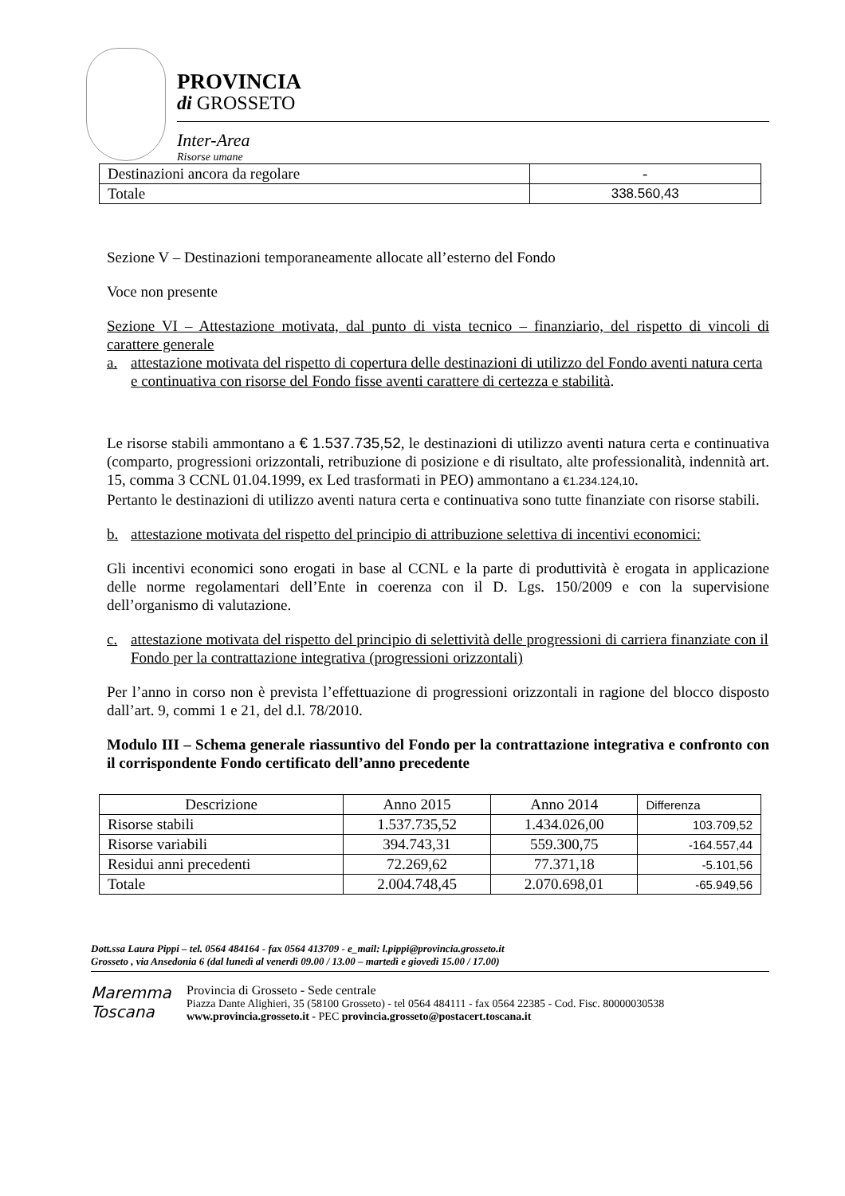PROVINCIA
di GROSSETO
Inter-Area
Risorse umane
| Destinazioni ancora da regolare | - |
| Totale | 338.560,43 |
Sezione V – Destinazioni temporaneamente allocate all’esterno del Fondo
Voce non presente
Sezione VI – Attestazione motivata, dal punto di vista tecnico – finanziario, del rispetto di vincoli di carattere generale
a. attestazione motivata del rispetto di copertura delle destinazioni di utilizzo del Fondo aventi natura certa e continuativa con risorse del Fondo fisse aventi carattere di certezza e stabilità.
Le risorse stabili ammontano a € 1.537.735,52, le destinazioni di utilizzo aventi natura certa e continuativa (comparto, progressioni orizzontali, retribuzione di posizione e di risultato, alte professionalità, indennità art. 15, comma 3 CCNL 01.04.1999, ex Led trasformati in PEO) ammontano a €1.234.124,10.
Pertanto le destinazioni di utilizzo aventi natura certa e continuativa sono tutte finanziate con risorse stabili.
b. attestazione motivata del rispetto del principio di attribuzione selettiva di incentivi economici:
Gli incentivi economici sono erogati in base al CCNL e la parte di produttività è erogata in applicazione delle norme regolamentari dell’Ente in coerenza con il D. Lgs. 150/2009 e con la supervisione dell’organismo di valutazione.
c. attestazione motivata del rispetto del principio di selettività delle progressioni di carriera finanziate con il Fondo per la contrattazione integrativa (progressioni orizzontali)
Per l’anno in corso non è prevista l’effettuazione di progressioni orizzontali in ragione del blocco disposto dall’art. 9, commi 1 e 21, del d.l. 78/2010.
Modulo III – Schema generale riassuntivo del Fondo per la contrattazione integrativa e confronto con il corrispondente Fondo certificato dell’anno precedente
| Descrizione | Anno 2015 | Anno 2014 | Differenza |
| --- | --- | --- | --- |
| Risorse stabili | 1.537.735,52 | 1.434.026,00 | 103.709,52 |
| Risorse variabili | 394.743,31 | 559.300,75 | -164.557,44 |
| Residui anni precedenti | 72.269,62 | 77.371,18 | -5.101,56 |
| Totale | 2.004.748,45 | 2.070.698,01 | -65.949,56 |
Dott.ssa Laura Pippi – tel. 0564 484164 - fax 0564 413709 - e_mail: l.pippi@provincia.grosseto.it
Grosseto , via Ansedonia 6 (dal lunedì al venerdì 09.00 / 13.00 – martedì e giovedì 15.00 / 17.00)
Maremma
Toscana
Provincia di Grosseto - Sede centrale
Piazza Dante Alighieri, 35 (58100 Grosseto) - tel 0564 484111 - fax 0564 22385 - Cod. Fisc. 80000030538
www.provincia.grosseto.it - PEC provincia.grosseto@postacert.toscana.it